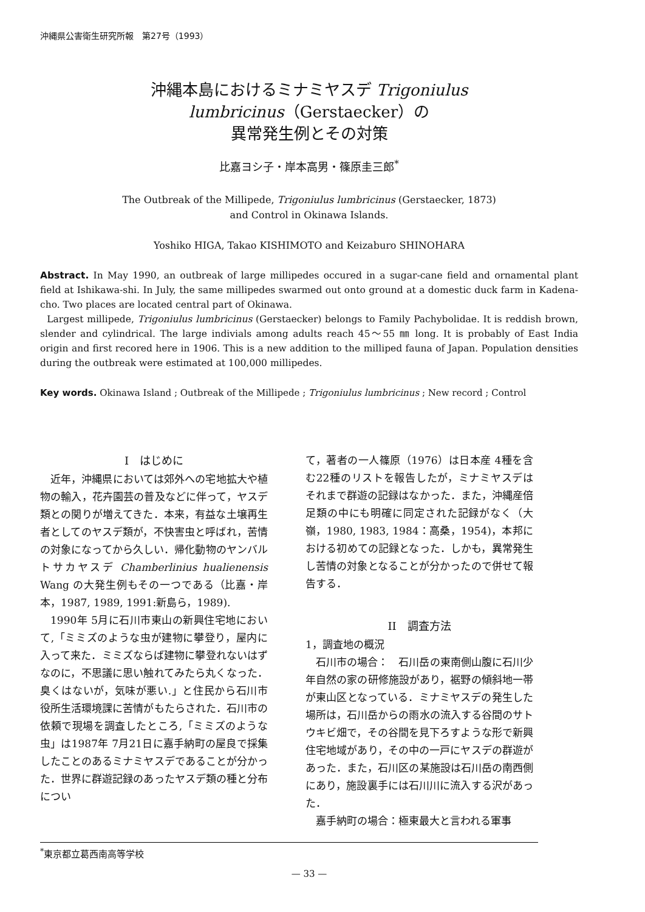沖縄県公害衛生研究所報　第27号（1993）
沖縄本島におけるミナミヤスデ Trigoniulus
lumbricinus（Gerstaecker）の
異常発生例とその対策
比嘉ヨシ子・岸本高男・篠原圭三郎<sup>*</sup>
The Outbreak of the Millipede, Trigoniulus lumbricinus (Gerstaecker, 1873)
and Control in Okinawa Islands.
Yoshiko HIGA, Takao KISHIMOTO and Keizaburo SHINOHARA
Abstract. In May 1990, an outbreak of large millipedes occured in a sugar-cane field and ornamental plant field at Ishikawa-shi. In July, the same millipedes swarmed out onto ground at a domestic duck farm in Kadena-cho. Two places are located central part of Okinawa.
Largest millipede, Trigoniulus lumbricinus (Gerstaecker) belongs to Family Pachybolidae. It is reddish brown, slender and cylindrical. The large indivials among adults reach 45〜55 ㎜ long. It is probably of East India origin and first recored here in 1906. This is a new addition to the milliped fauna of Japan. Population densities during the outbreak were estimated at 100,000 millipedes.
Key words. Okinawa Island ; Outbreak of the Millipede ; Trigoniulus lumbricinus ; New record ; Control
I　はじめに
近年，沖縄県においては郊外への宅地拡大や植物の輸入，花卉園芸の普及などに伴って，ヤスデ類との関りが増えてきた．本来，有益な土壌再生者としてのヤスデ類が，不快害虫と呼ばれ，苦情の対象になってから久しい．帰化動物のヤンバルトサカヤスデ Chamberlinius hualienensis Wang の大発生例もその一つである（比嘉・岸本，1987, 1989, 1991:新島ら，1989).
1990年 5月に石川市東山の新興住宅地において,「ミミズのような虫が建物に攀登り，屋内に入って来た．ミミズならば建物に攀登れないはずなのに，不思議に思い触れてみたら丸くなった．臭くはないが，気味が悪い.」と住民から石川市役所生活環境課に苦情がもたらされた．石川市の依頼で現場を調査したところ,「ミミズのような虫」は1987年 7月21日に嘉手納町の屋良で採集したことのあるミナミヤスデであることが分かった．世界に群遊記録のあったヤスデ類の種と分布につい
て，著者の一人篠原（1976）は日本産 4種を含む22種のリストを報告したが，ミナミヤスデはそれまで群遊の記録はなかった．また，沖縄産倍足類の中にも明確に同定された記録がなく（大嶺，1980, 1983, 1984：高桑，1954)，本邦における初めての記録となった．しかも，異常発生し苦情の対象となることが分かったので併せて報告する．
II　調査方法
1，調査地の概況
石川市の場合：　石川岳の東南側山腹に石川少年自然の家の研修施設があり，裾野の傾斜地一帯が東山区となっている．ミナミヤスデの発生した場所は，石川岳からの雨水の流入する谷間のサトウキビ畑で，その谷間を見下ろすような形で新興住宅地域があり，その中の一戸にヤスデの群遊があった．また，石川区の某施設は石川岳の南西側にあり，施設裏手には石川川に流入する沢があった．
嘉手納町の場合：極東最大と言われる軍事
<sup>*</sup> 東京都立葛西南高等学校
— 33 —